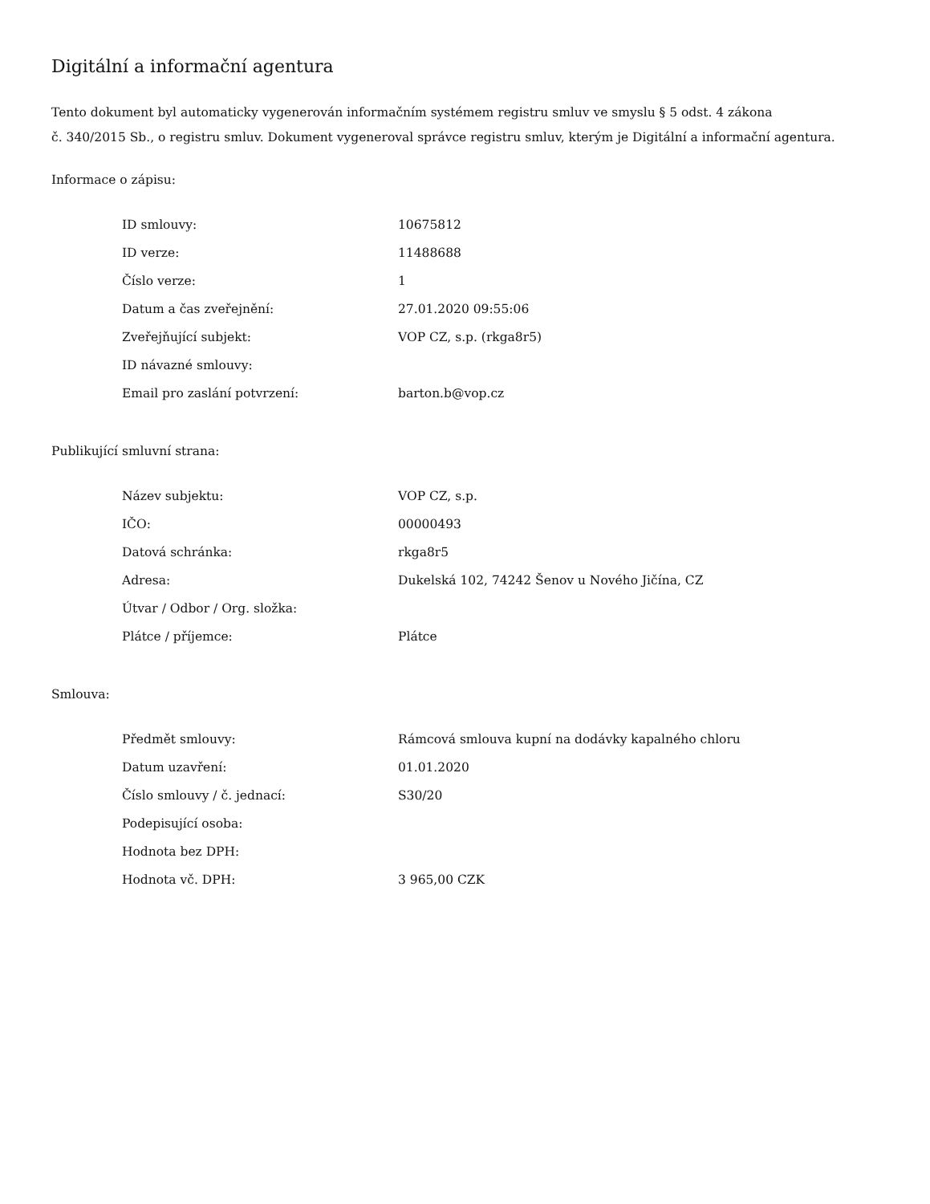Digitální a informační agentura
Tento dokument byl automaticky vygenerován informačním systémem registru smluv ve smyslu § 5 odst. 4 zákona
č. 340/2015 Sb., o registru smluv. Dokument vygeneroval správce registru smluv, kterým je Digitální a informační agentura.
Informace o zápisu:
| ID smlouvy: | 10675812 |
| ID verze: | 11488688 |
| Číslo verze: | 1 |
| Datum a čas zveřejnění: | 27.01.2020 09:55:06 |
| Zveřejňující subjekt: | VOP CZ, s.p. (rkga8r5) |
| ID návazné smlouvy: | |
| Email pro zaslání potvrzení: | barton.b@vop.cz |
Publikující smluvní strana:
| Název subjektu: | VOP CZ, s.p. |
| IČO: | 00000493 |
| Datová schránka: | rkga8r5 |
| Adresa: | Dukelská 102, 74242 Šenov u Nového Jičína, CZ |
| Útvar / Odbor / Org. složka: | |
| Plátce / příjemce: | Plátce |
Smlouva:
| Předmět smlouvy: | Rámcová smlouva kupní na dodávky kapalného chloru |
| Datum uzavření: | 01.01.2020 |
| Číslo smlouvy / č. jednací: | S30/20 |
| Podepisující osoba: | |
| Hodnota bez DPH: | |
| Hodnota vč. DPH: | 3 965,00 CZK |